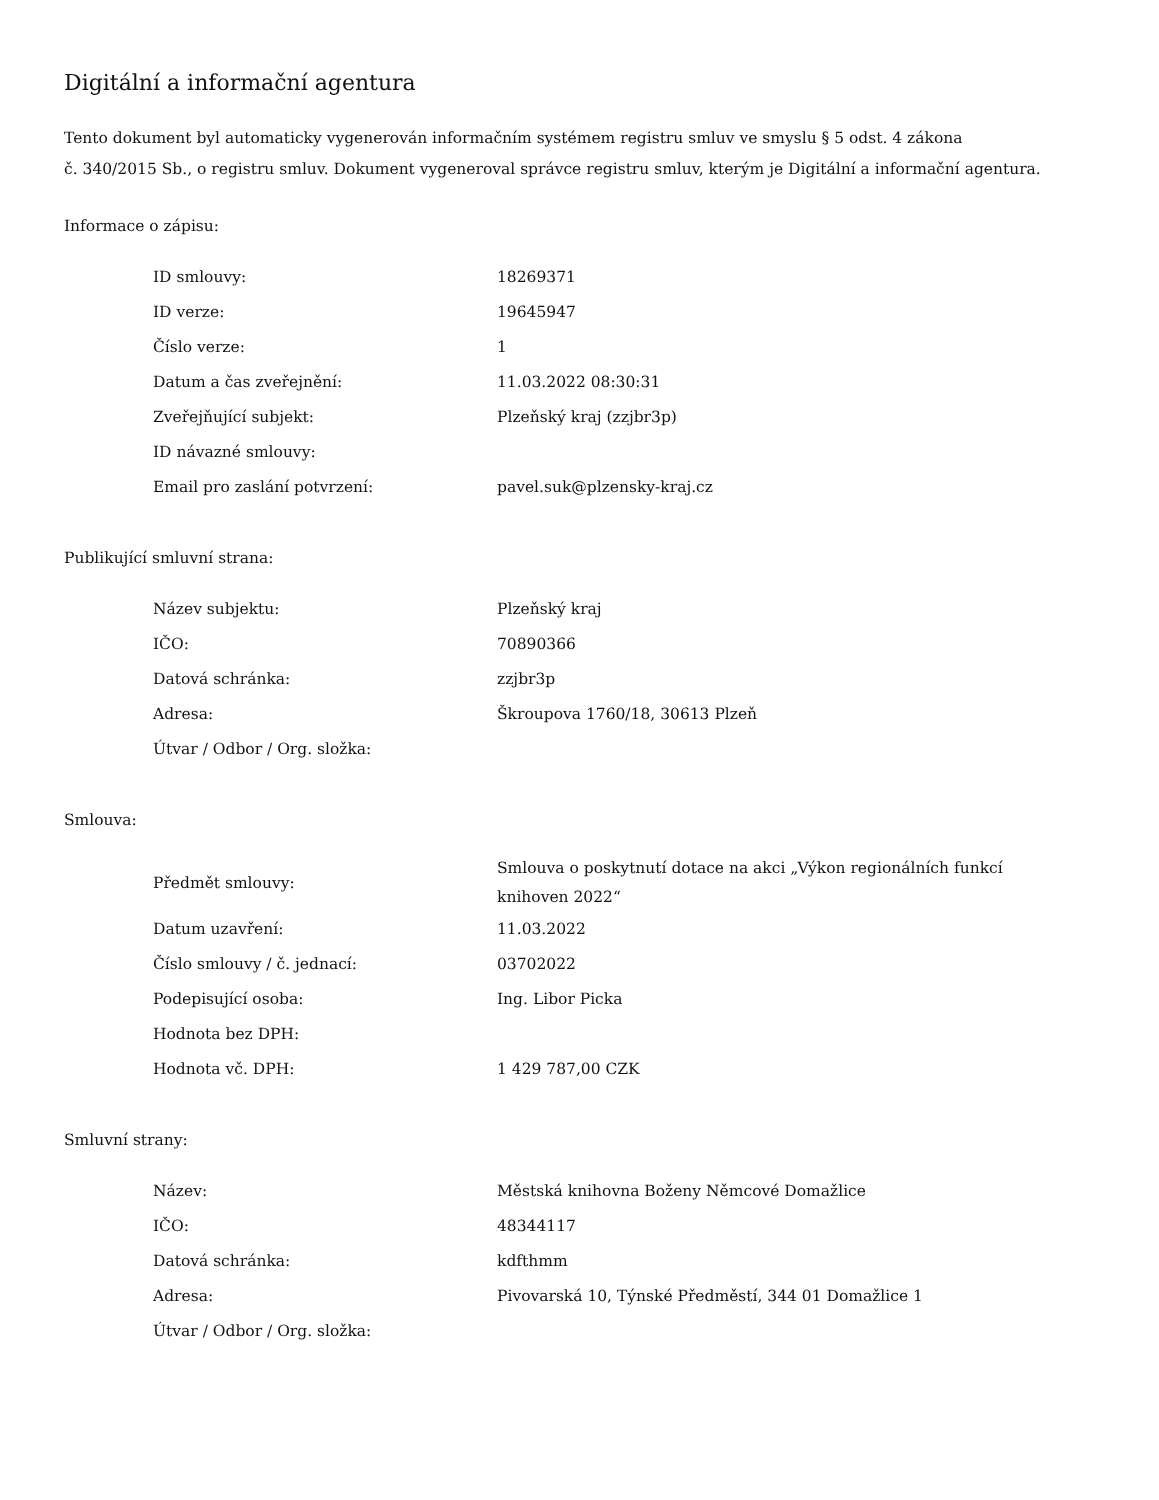Digitální a informační agentura
Tento dokument byl automaticky vygenerován informačním systémem registru smluv ve smyslu § 5 odst. 4 zákona
č. 340/2015 Sb., o registru smluv. Dokument vygeneroval správce registru smluv, kterým je Digitální a informační agentura.
Informace o zápisu:
| ID smlouvy: | 18269371 |
| ID verze: | 19645947 |
| Číslo verze: | 1 |
| Datum a čas zveřejnění: | 11.03.2022 08:30:31 |
| Zveřejňující subjekt: | Plzeňský kraj (zzjbr3p) |
| ID návazné smlouvy: | |
| Email pro zaslání potvrzení: | pavel.suk@plzensky-kraj.cz |
Publikující smluvní strana:
| Název subjektu: | Plzeňský kraj |
| IČO: | 70890366 |
| Datová schránka: | zzjbr3p |
| Adresa: | Škroupova 1760/18, 30613 Plzeň |
| Útvar / Odbor / Org. složka: | |
Smlouva:
| Předmět smlouvy: | Smlouva o poskytnutí dotace na akci „Výkon regionálních funkcí knihoven 2022“ |
| Datum uzavření: | 11.03.2022 |
| Číslo smlouvy / č. jednací: | 03702022 |
| Podepisující osoba: | Ing. Libor Picka |
| Hodnota bez DPH: | |
| Hodnota vč. DPH: | 1 429 787,00 CZK |
Smluvní strany:
| Název: | Městská knihovna Boženy Němcové Domažlice |
| IČO: | 48344117 |
| Datová schránka: | kdfthmm |
| Adresa: | Pivovarská 10, Týnské Předměstí, 344 01 Domažlice 1 |
| Útvar / Odbor / Org. složka: | |